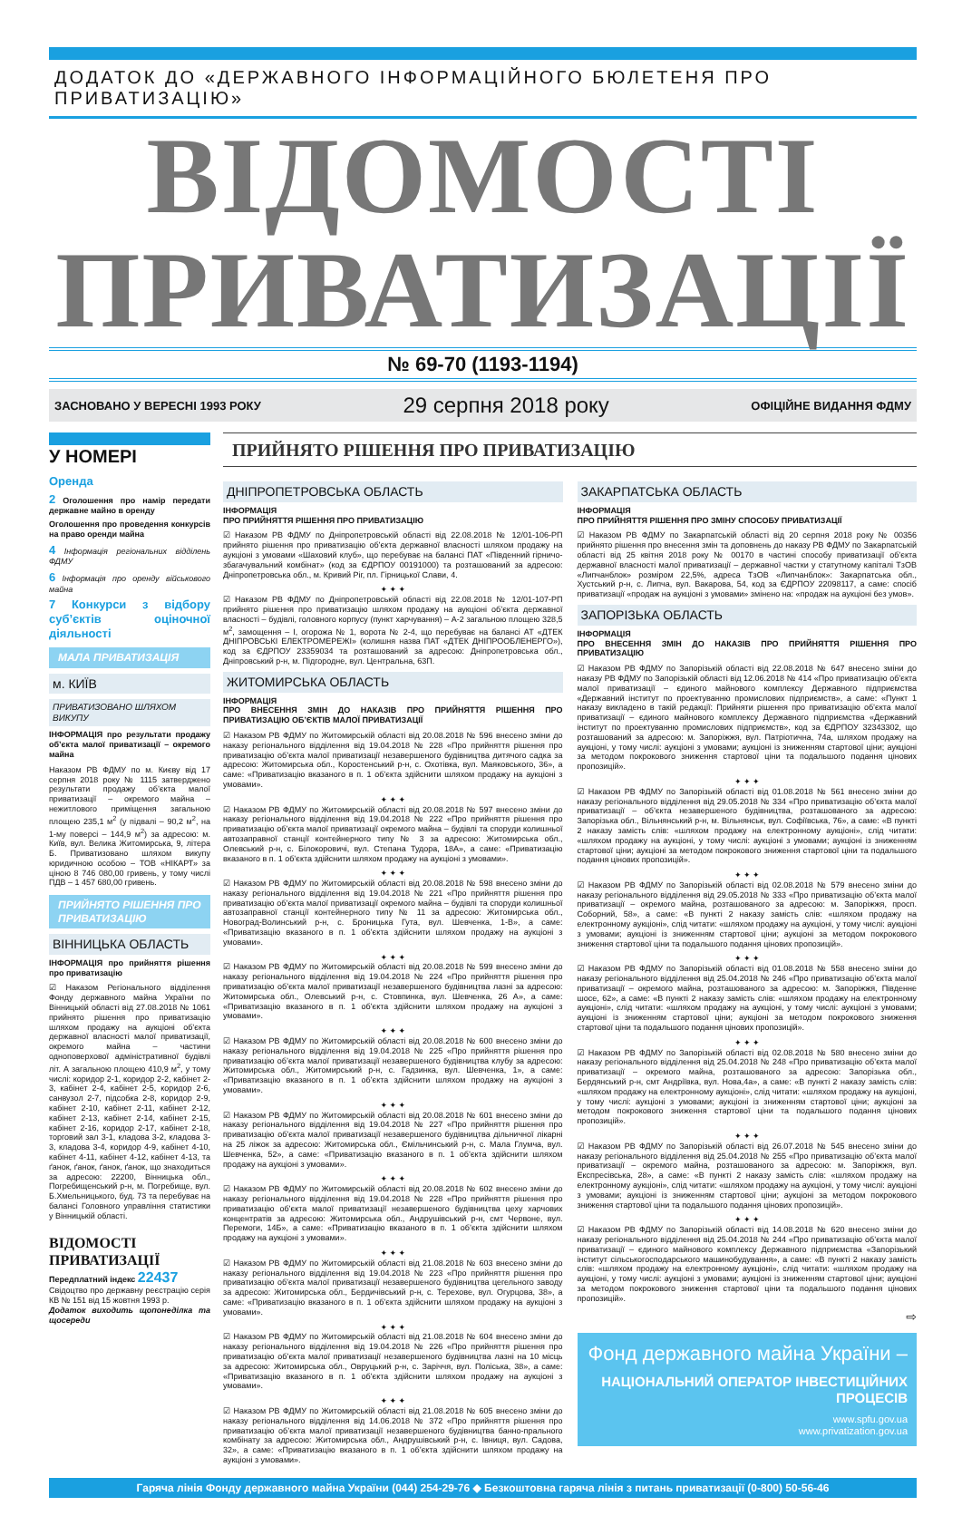ДОДАТОК ДО «ДЕРЖАВНОГО ІНФОРМАЦІЙНОГО БЮЛЕТЕНЯ ПРО ПРИВАТИЗАЦІЮ»
ВІДОМОСТІ
ПРИВАТИЗАЦІЇ
№ 69-70 (1193-1194)
ЗАСНОВАНО У ВЕРЕСНІ 1993 РОКУ 29 серпня 2018 року ОФІЦІЙНЕ ВИДАННЯ ФДМУ
У НОМЕРІ
Оренда
2 Оголошення про намір передати державне майно в оренду
Оголошення про проведення конкурсів на право оренди майна
4 Інформація регіональних відділень ФДМУ
6 Інформація про оренду військового майна
7 Конкурси з відбору суб’єктів оціночної діяльності
МАЛА ПРИВАТИЗАЦІЯ
м. КИЇВ
ПРИВАТИЗОВАНО ШЛЯХОМ ВИКУПУ
ІНФОРМАЦІЯ про результати продажу об’єкта малої приватизації – окремого майна
Наказом РВ ФДМУ по м. Києву від 17 серпня 2018 року № 1115 затверджено результати продажу об’єкта малої приватизації – окремого майна – нежитлового приміщення загальною площею 235,1 м<sup>2</sup> (у підвалі – 90,2 м<sup>2</sup>, на 1-му поверсі – 144,9 м<sup>2</sup>) за адресою: м. Київ, вул. Велика Житомирська, 9, літера Б. Приватизовано шляхом викупу юридичною особою – ТОВ «НІКАРТ» за ціною 8 746 080,00 гривень, у тому числі ПДВ – 1 457 680,00 гривень.
ПРИЙНЯТО РІШЕННЯ ПРО ПРИВАТИЗАЦІЮ
ВІННИЦЬКА ОБЛАСТЬ
ІНФОРМАЦІЯ про прийняття рішення про приватизацію
☑ Наказом Регіонального відділення Фонду державного майна України по Вінницькій області від 27.08.2018 № 1061 прийнято рішення про приватизацію шляхом продажу на аукціоні об’єкта державної власності малої приватизації, окремого майна – частини одноповерхової адміністративної будівлі літ. А загальною площею 410,9 м<sup>2</sup>, у тому числі: коридор 2-1, коридор 2-2, кабінет 2-3, кабінет 2-4, кабінет 2-5, коридор 2-6, санвузол 2-7, підсобка 2-8, коридор 2-9, кабінет 2-10, кабінет 2-11, кабінет 2-12, кабінет 2-13, кабінет 2-14, кабінет 2-15, кабінет 2-16, коридор 2-17, кабінет 2-18, торговий зал 3-1, кладова 3-2, кладова 3-3, кладова 3-4, коридор 4-9, кабінет 4-10, кабінет 4-11, кабінет 4-12, кабінет 4-13, та ґанок, ґанок, ґанок, ґанок, що знаходиться за адресою: 22200, Вінницька обл., Погребищенський р-н, м. Погребище, вул. Б.Хмельницького, буд. 73 та перебуває на балансі Головного управління статистики у Вінницькій області.
ВІДОМОСТІ ПРИВАТИЗАЦІЇ Передплатний індекс 22437
Свідоцтво про державну реєстрацію серія КВ № 151 від 15 жовтня 1993 р.
Додаток виходить щопонеділка та щосереди
ПРИЙНЯТО РІШЕННЯ ПРО ПРИВАТИЗАЦІЮ
ДНІПРОПЕТРОВСЬКА ОБЛАСТЬ
ІНФОРМАЦІЯ
ПРО ПРИЙНЯТТЯ РІШЕННЯ ПРО ПРИВАТИЗАЦІЮ
☑ Наказом РВ ФДМУ по Дніпропетровській області від 22.08.2018 № 12/01-106-РП прийнято рішення про приватизацію об’єкта державної власності шляхом продажу на аукціоні з умовами «Шаховий клуб», що перебуває на балансі ПАТ «Південний гірничо-збагачувальний комбінат» (код за ЄДРПОУ 00191000) та розташований за адресою: Дніпропетровська обл., м. Кривий Ріг, пл. Гірницької Слави, 4.
✦ ✦ ✦
☑ Наказом РВ ФДМУ по Дніпропетровській області від 22.08.2018 № 12/01-107-РП прийнято рішення про приватизацію шляхом продажу на аукціоні об’єкта державної власності – будівлі, головного корпусу (пункт харчування) – А-2 загальною площею 328,5 м<sup>2</sup>, замощення – І, огорожа № 1, ворота № 2-4, що перебуває на балансі АТ «ДТЕК ДНІПРОВСЬКІ ЕЛЕКТРОМЕРЕЖІ» (колишня назва ПАТ «ДТЕК ДНІПРООБЛЕНЕРГО»), код за ЄДРПОУ 23359034 та розташований за адресою: Дніпропетровська обл., Дніпровський р-н, м. Підгородне, вул. Центральна, 63П.
ЖИТОМИРСЬКА ОБЛАСТЬ
ІНФОРМАЦІЯ
ПРО ВНЕСЕННЯ ЗМІН ДО НАКАЗІВ ПРО ПРИЙНЯТТЯ РІШЕННЯ ПРО ПРИВАТИЗАЦІЮ ОБ’ЄКТІВ МАЛОЇ ПРИВАТИЗАЦІЇ
☑ Наказом РВ ФДМУ по Житомирській області від 20.08.2018 № 596 внесено зміни до наказу регіонального відділення від 19.04.2018 № 228 «Про прийняття рішення про приватизацію об’єкта малої приватизації незавершеного будівництва дитячого садка за адресою: Житомирська обл., Коростенський р-н, с. Охотівка, вул. Маяковського, 36», а саме: «Приватизацію вказаного в п. 1 об’єкта здійснити шляхом продажу на аукціоні з умовами».
✦ ✦ ✦
☑ Наказом РВ ФДМУ по Житомирській області від 20.08.2018 № 597 внесено зміни до наказу регіонального відділення від 19.04.2018 № 222 «Про прийняття рішення про приватизацію об’єкта малої приватизації окремого майна – будівлі та споруди колишньої автозаправної станції контейнерного типу № 3 за адресою: Житомирська обл., Олевський р-н, с. Білокоровичі, вул. Степана Тудора, 18А», а саме: «Приватизацію вказаного в п. 1 об’єкта здійснити шляхом продажу на аукціоні з умовами».
✦ ✦ ✦
☑ Наказом РВ ФДМУ по Житомирській області від 20.08.2018 № 598 внесено зміни до наказу регіонального відділення від 19.04.2018 № 221 «Про прийняття рішення про приватизацію об’єкта малої приватизації окремого майна – будівлі та споруди колишньої автозаправної станції контейнерного типу № 11 за адресою: Житомирська обл., Новоград-Волинський р-н, с. Броницька Гута, вул. Шевченка, 1-В», а саме: «Приватизацію вказаного в п. 1 об’єкта здійснити шляхом продажу на аукціоні з умовами».
✦ ✦ ✦
☑ Наказом РВ ФДМУ по Житомирській області від 20.08.2018 № 599 внесено зміни до наказу регіонального відділення від 19.04.2018 № 224 «Про прийняття рішення про приватизацію об’єкта малої приватизації незавершеного будівництва лазні за адресою: Житомирська обл., Олевський р-н, с. Стовпинка, вул. Шевченка, 26 А», а саме: «Приватизацію вказаного в п. 1 об’єкта здійснити шляхом продажу на аукціоні з умовами».
✦ ✦ ✦
☑ Наказом РВ ФДМУ по Житомирській області від 20.08.2018 № 600 внесено зміни до наказу регіонального відділення від 19.04.2018 № 225 «Про прийняття рішення про приватизацію об’єкта малої приватизації незавершеного будівництва клубу за адресою: Житомирська обл., Житомирський р-н, с. Гадзинка, вул. Шевченка, 1», а саме: «Приватизацію вказаного в п. 1 об’єкта здійснити шляхом продажу на аукціоні з умовами».
✦ ✦ ✦
☑ Наказом РВ ФДМУ по Житомирській області від 20.08.2018 № 601 внесено зміни до наказу регіонального відділення від 19.04.2018 № 227 «Про прийняття рішення про приватизацію об’єкта малої приватизації незавершеного будівництва дільничної лікарні на 25 ліжок за адресою: Житомирська обл., Ємільчинський р-н, с. Мала Глумча, вул. Шевченка, 52», а саме: «Приватизацію вказаного в п. 1 об’єкта здійснити шляхом продажу на аукціоні з умовами».
✦ ✦ ✦
☑ Наказом РВ ФДМУ по Житомирській області від 20.08.2018 № 602 внесено зміни до наказу регіонального відділення від 19.04.2018 № 228 «Про прийняття рішення про приватизацію об’єкта малої приватизації незавершеного будівництва цеху харчових концентратів за адресою: Житомирська обл., Андрушівський р-н, смт Червоне, вул. Перемоги, 14Б», а саме: «Приватизацію вказаного в п. 1 об’єкта здійснити шляхом продажу на аукціоні з умовами».
✦ ✦ ✦
☑ Наказом РВ ФДМУ по Житомирській області від 21.08.2018 № 603 внесено зміни до наказу регіонального відділення від 19.04.2018 № 223 «Про прийняття рішення про приватизацію об’єкта малої приватизації незавершеного будівництва цегельного заводу за адресою: Житомирська обл., Бердичівський р-н, с. Терехове, вул. Огурцова, 38», а саме: «Приватизацію вказаного в п. 1 об’єкта здійснити шляхом продажу на аукціоні з умовами».
✦ ✦ ✦
☑ Наказом РВ ФДМУ по Житомирській області від 21.08.2018 № 604 внесено зміни до наказу регіонального відділення від 19.04.2018 № 226 «Про прийняття рішення про приватизацію об’єкта малої приватизації незавершеного будівництва лазні на 10 місць за адресою: Житомирська обл., Овруцький р-н, с. Заріччя, вул. Поліська, 38», а саме: «Приватизацію вказаного в п. 1 об’єкта здійснити шляхом продажу на аукціоні з умовами».
✦ ✦ ✦
☑ Наказом РВ ФДМУ по Житомирській області від 21.08.2018 № 605 внесено зміни до наказу регіонального відділення від 14.06.2018 № 372 «Про прийняття рішення про приватизацію об’єкта малої приватизації незавершеного будівництва банно-прального комбінату за адресою: Житомирська обл., Андрушівський р-н, с. Івниця, вул. Садова, 32», а саме: «Приватизацію вказаного в п. 1 об’єкта здійснити шляхом продажу на аукціоні з умовами».
ЗАКАРПАТСЬКА ОБЛАСТЬ
ІНФОРМАЦІЯ
ПРО ПРИЙНЯТТЯ РІШЕННЯ ПРО ЗМІНУ СПОСОБУ ПРИВАТИЗАЦІЇ
☑ Наказом РВ ФДМУ по Закарпатській області від 20 серпня 2018 року № 00356 прийнято рішення про внесення змін та доповнень до наказу РВ ФДМУ по Закарпатській області від 25 квітня 2018 року № 00170 в частині способу приватизації об’єкта державної власності малої приватизації – державної частки у статутному капіталі ТзОВ «Липчанблок» розміром 22,5%, адреса ТзОВ «Липчанблок»: Закарпатська обл., Хустський р-н, с. Липча, вул. Вакарова, 54, код за ЄДРПОУ 22098117, а саме: спосіб приватизації «продаж на аукціоні з умовами» змінено на: «продаж на аукціоні без умов».
ЗАПОРІЗЬКА ОБЛАСТЬ
ІНФОРМАЦІЯ
ПРО ВНЕСЕННЯ ЗМІН ДО НАКАЗІВ ПРО ПРИЙНЯТТЯ РІШЕННЯ ПРО ПРИВАТИЗАЦІЮ
☑ Наказом РВ ФДМУ по Запорізькій області від 22.08.2018 № 647 внесено зміни до наказу РВ ФДМУ по Запорізькій області від 12.06.2018 № 414 «Про приватизацію об’єкта малої приватизації – єдиного майнового комплексу Державного підприємства «Державний інститут по проектуванню промислових підприємств», а саме: «Пункт 1 наказу викладено в такій редакції: Прийняти рішення про приватизацію об’єкта малої приватизації – єдиного майнового комплексу Державного підприємства «Державний інститут по проектуванню промислових підприємств», код за ЄДРПОУ 32343302, що розташований за адресою: м. Запоріжжя, вул. Патріотична, 74а, шляхом продажу на аукціоні, у тому числі: аукціоні з умовами; аукціоні із зниженням стартової ціни; аукціоні за методом покрокового зниження стартової ціни та подальшого подання цінових пропозицій».
✦ ✦ ✦
☑ Наказом РВ ФДМУ по Запорізькій області від 01.08.2018 № 561 внесено зміни до наказу регіонального відділення від 29.05.2018 № 334 «Про приватизацію об’єкта малої приватизації – об’єкта незавершеного будівництва, розташованого за адресою: Запорізька обл., Вільнянський р-н, м. Вільнянськ, вул. Софіївська, 76», а саме: «В пункті 2 наказу замість слів: «шляхом продажу на електронному аукціоні», слід читати: «шляхом продажу на аукціоні, у тому числі: аукціоні з умовами; аукціоні із зниженням стартової ціни; аукціоні за методом покрокового зниження стартової ціни та подальшого подання цінових пропозицій».
✦ ✦ ✦
☑ Наказом РВ ФДМУ по Запорізькій області від 02.08.2018 № 579 внесено зміни до наказу регіонального відділення від 29.05.2018 № 333 «Про приватизацію об’єкта малої приватизації – окремого майна, розташованого за адресою: м. Запоріжжя, просп. Соборний, 58», а саме: «В пункті 2 наказу замість слів: «шляхом продажу на електронному аукціоні», слід читати: «шляхом продажу на аукціоні, у тому числі: аукціоні з умовами; аукціоні із зниженням стартової ціни; аукціоні за методом покрокового зниження стартової ціни та подальшого подання цінових пропозицій».
✦ ✦ ✦
☑ Наказом РВ ФДМУ по Запорізькій області від 01.08.2018 № 558 внесено зміни до наказу регіонального відділення від 25.04.2018 № 246 «Про приватизацію об’єкта малої приватизації – окремого майна, розташованого за адресою: м. Запоріжжя, Південне шосе, 62», а саме: «В пункті 2 наказу замість слів: «шляхом продажу на електронному аукціоні», слід читати: «шляхом продажу на аукціоні, у тому числі: аукціоні з умовами; аукціоні із зниженням стартової ціни; аукціоні за методом покрокового зниження стартової ціни та подальшого подання цінових пропозицій».
✦ ✦ ✦
☑ Наказом РВ ФДМУ по Запорізькій області від 02.08.2018 № 580 внесено зміни до наказу регіонального відділення від 25.04.2018 № 248 «Про приватизацію об’єкта малої приватизації – окремого майна, розташованого за адресою: Запорізька обл., Бердянський р-н, смт Андріївка, вул. Нова,4а», а саме: «В пункті 2 наказу замість слів: «шляхом продажу на електронному аукціоні», слід читати: «шляхом продажу на аукціоні, у тому числі: аукціоні з умовами; аукціоні із зниженням стартової ціни; аукціоні за методом покрокового зниження стартової ціни та подальшого подання цінових пропозицій».
✦ ✦ ✦
☑ Наказом РВ ФДМУ по Запорізькій області від 26.07.2018 № 545 внесено зміни до наказу регіонального відділення від 25.04.2018 № 255 «Про приватизацію об’єкта малої приватизації – окремого майна, розташованого за адресою: м. Запоріжжя, вул. Експресівська, 28», а саме: «В пункті 2 наказу замість слів: «шляхом продажу на електронному аукціоні», слід читати: «шляхом продажу на аукціоні, у тому числі: аукціоні з умовами; аукціоні із зниженням стартової ціни; аукціоні за методом покрокового зниження стартової ціни та подальшого подання цінових пропозицій».
✦ ✦ ✦
☑ Наказом РВ ФДМУ по Запорізькій області від 14.08.2018 № 620 внесено зміни до наказу регіонального відділення від 25.04.2018 № 244 «Про приватизацію об’єкта малої приватизації – єдиного майнового комплексу Державного підприємства «Запорізький інститут сільськогосподарського машинобудування», а саме: «В пункті 2 наказу замість слів: «шляхом продажу на електронному аукціоні», слід читати: «шляхом продажу на аукціоні, у тому числі: аукціоні з умовами; аукціоні із зниженням стартової ціни; аукціоні за методом покрокового зниження стартової ціни та подальшого подання цінових пропозицій».
⇨
Фонд державного майна України –
НАЦІОНАЛЬНИЙ ОПЕРАТОР ІНВЕСТИЦІЙНИХ ПРОЦЕСІВ
www.spfu.gov.ua
www.privatization.gov.ua
Гаряча лінія Фонду державного майна України (044) 254-29-76 ◆ Безкоштовна гаряча лінія з питань приватизації (0-800) 50-56-46